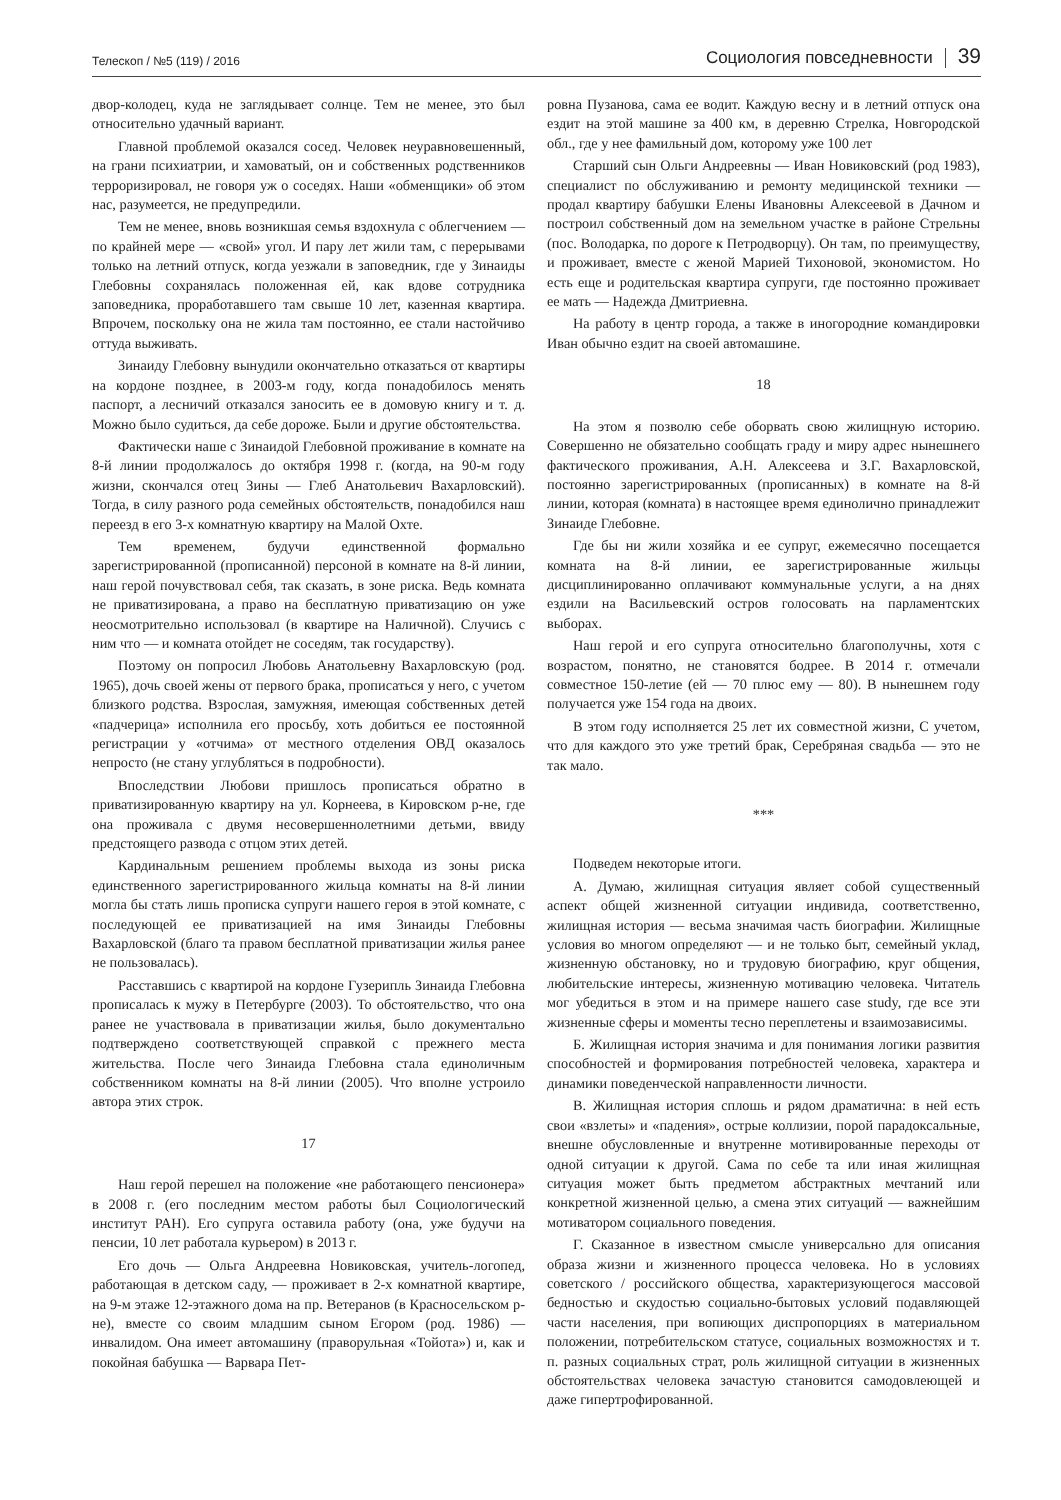Телескоп / №5 (119) / 2016
Социология повседневности
39
двор-колодец, куда не заглядывает солнце. Тем не менее, это был относительно удачный вариант.
Главной проблемой оказался сосед. Человек неуравновешенный, на грани психиатрии, и хамоватый, он и собственных родственников терроризировал, не говоря уж о соседях. Наши «обменщики» об этом нас, разумеется, не предупредили.
Тем не менее, вновь возникшая семья вздохнула с облегчением — по крайней мере — «свой» угол. И пару лет жили там, с перерывами только на летний отпуск, когда уезжали в заповедник, где у Зинаиды Глебовны сохранялась положенная ей, как вдове сотрудника заповедника, проработавшего там свыше 10 лет, казенная квартира. Впрочем, поскольку она не жила там постоянно, ее стали настойчиво оттуда выживать.
Зинаиду Глебовну вынудили окончательно отказаться от квартиры на кордоне позднее, в 2003-м году, когда понадобилось менять паспорт, а лесничий отказался заносить ее в домовую книгу и т. д. Можно было судиться, да себе дороже. Были и другие обстоятельства.
Фактически наше с Зинаидой Глебовной проживание в комнате на 8-й линии продолжалось до октября 1998 г. (когда, на 90-м году жизни, скончался отец Зины — Глеб Анатольевич Вахарловский). Тогда, в силу разного рода семейных обстоятельств, понадобился наш переезд в его 3-х комнатную квартиру на Малой Охте.
Тем временем, будучи единственной формально зарегистрированной (прописанной) персоной в комнате на 8-й линии, наш герой почувствовал себя, так сказать, в зоне риска. Ведь комната не приватизирована, а право на бесплатную приватизацию он уже неосмотрительно использовал (в квартире на Наличной). Случись с ним что — и комната отойдет не соседям, так государству).
Поэтому он попросил Любовь Анатольевну Вахарловскую (род. 1965), дочь своей жены от первого брака, прописаться у него, с учетом близкого родства. Взрослая, замужняя, имеющая собственных детей «падчерица» исполнила его просьбу, хоть добиться ее постоянной регистрации у «отчима» от местного отделения ОВД оказалось непросто (не стану углубляться в подробности).
Впоследствии Любови пришлось прописаться обратно в приватизированную квартиру на ул. Корнеева, в Кировском р-не, где она проживала с двумя несовершеннолетними детьми, ввиду предстоящего развода с отцом этих детей.
Кардинальным решением проблемы выхода из зоны риска единственного зарегистрированного жильца комнаты на 8-й линии могла бы стать лишь прописка супруги нашего героя в этой комнате, с последующей ее приватизацией на имя Зинаиды Глебовны Вахарловской (благо та правом бесплатной приватизации жилья ранее не пользовалась).
Расставшись с квартирой на кордоне Гузерипль Зинаида Глебовна прописалась к мужу в Петербурге (2003). То обстоятельство, что она ранее не участвовала в приватизации жилья, было документально подтверждено соответствующей справкой с прежнего места жительства. После чего Зинаида Глебовна стала единоличным собственником комнаты на 8-й линии (2005). Что вполне устроило автора этих строк.
17
Наш герой перешел на положение «не работающего пенсионера» в 2008 г. (его последним местом работы был Социологический институт РАН). Его супруга оставила работу (она, уже будучи на пенсии, 10 лет работала курьером) в 2013 г.
Его дочь — Ольга Андреевна Новиковская, учитель-логопед, работающая в детском саду, — проживает в 2-х комнатной квартире, на 9-м этаже 12-этажного дома на пр. Ветеранов (в Красносельском р-не), вместе со своим младшим сыном Егором (род. 1986) — инвалидом. Она имеет автомашину (праворульная «Тойота») и, как и покойная бабушка — Варвара Пет-
ровна Пузанова, сама ее водит. Каждую весну и в летний отпуск она ездит на этой машине за 400 км, в деревню Стрелка, Новгородской обл., где у нее фамильный дом, которому уже 100 лет
Старший сын Ольги Андреевны — Иван Новиковский (род 1983), специалист по обслуживанию и ремонту медицинской техники — продал квартиру бабушки Елены Ивановны Алексеевой в Дачном и построил собственный дом на земельном участке в районе Стрельны (пос. Володарка, по дороге к Петродворцу). Он там, по преимуществу, и проживает, вместе с женой Марией Тихоновой, экономистом. Но есть еще и родительская квартира супруги, где постоянно проживает ее мать — Надежда Дмитриевна.
На работу в центр города, а также в иногородние командировки Иван обычно ездит на своей автомашине.
18
На этом я позволю себе оборвать свою жилищную историю. Совершенно не обязательно сообщать граду и миру адрес нынешнего фактического проживания, А.Н. Алексеева и З.Г. Вахарловской, постоянно зарегистрированных (прописанных) в комнате на 8-й линии, которая (комната) в настоящее время единолично принадлежит Зинаиде Глебовне.
Где бы ни жили хозяйка и ее супруг, ежемесячно посещается комната на 8-й линии, ее зарегистрированные жильцы дисциплинированно оплачивают коммунальные услуги, а на днях ездили на Васильевский остров голосовать на парламентских выборах.
Наш герой и его супруга относительно благополучны, хотя с возрастом, понятно, не становятся бодрее. В 2014 г. отмечали совместное 150-летие (ей — 70 плюс ему — 80). В нынешнем году получается уже 154 года на двоих.
В этом году исполняется 25 лет их совместной жизни, С учетом, что для каждого это уже третий брак, Серебряная свадьба — это не так мало.
***
Подведем некоторые итоги.
А. Думаю, жилищная ситуация являет собой существенный аспект общей жизненной ситуации индивида, соответственно, жилищная история — весьма значимая часть биографии. Жилищные условия во многом определяют — и не только быт, семейный уклад, жизненную обстановку, но и трудовую биографию, круг общения, любительские интересы, жизненную мотивацию человека. Читатель мог убедиться в этом и на примере нашего case study, где все эти жизненные сферы и моменты тесно переплетены и взаимозависимы.
Б. Жилищная история значима и для понимания логики развития способностей и формирования потребностей человека, характера и динамики поведенческой направленности личности.
В. Жилищная история сплошь и рядом драматична: в ней есть свои «взлеты» и «падения», острые коллизии, порой парадоксальные, внешне обусловленные и внутренне мотивированные переходы от одной ситуации к другой. Сама по себе та или иная жилищная ситуация может быть предметом абстрактных мечтаний или конкретной жизненной целью, а смена этих ситуаций — важнейшим мотиватором социального поведения.
Г. Сказанное в известном смысле универсально для описания образа жизни и жизненного процесса человека. Но в условиях советского / российского общества, характеризующегося массовой бедностью и скудостью социально-бытовых условий подавляющей части населения, при вопиющих диспропорциях в материальном положении, потребительском статусе, социальных возможностях и т. п. разных социальных страт, роль жилищной ситуации в жизненных обстоятельствах человека зачастую становится самодовлеющей и даже гипертрофированной.